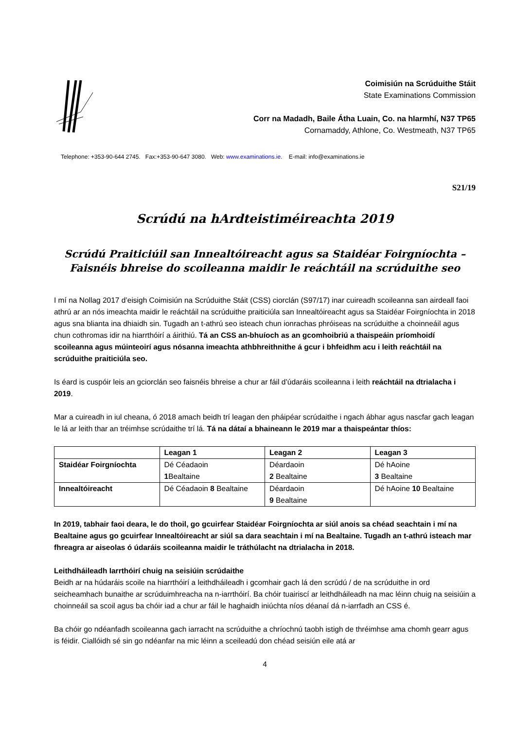Coimisiún na Scrúduithe Stáit
State Examinations Commission
Corr na Madadh, Baile Átha Luain, Co. na hIarmhí, N37 TP65
Cornamaddy, Athlone, Co. Westmeath, N37 TP65
Telephone: +353-90-644 2745. Fax:+353-90-647 3080. Web: www.examinations.ie. E-mail: info@examinations.ie
S21/19
Scrúdú na hArdteistiméireachta 2019
Scrúdú Praiticiúil san Innealtóireacht agus sa Staidéar Foirgníochta –
Faisnéis bhreise do scoileanna maidir le reáchtáil na scrúduithe seo
I mí na Nollag 2017 d’eisigh Coimisiún na Scrúduithe Stáit (CSS) ciorclán (S97/17) inar cuireadh scoileanna san airdeall faoi athrú ar an nós imeachta maidir le reáchtáil na scrúduithe praiticiúla san Innealtóireacht agus sa Staidéar Foirgníochta in 2018 agus sna blianta ina dhiaidh sin. Tugadh an t-athrú seo isteach chun ionrachas phróiseas na scrúduithe a choinneáil agus chun cothromas idir na hiarrthóirí a áirithiú. Tá an CSS an-bhuíoch as an gcomhoibriú a thaispeáin príomhoidí scoileanna agus múinteoirí agus nósanna imeachta athbhreithnithe á gcur i bhfeidhm acu i leith reáchtáil na scrúduithe praiticiúla seo.
Is éard is cuspóir leis an gciorclán seo faisnéis bhreise a chur ar fáil d’údaráis scoileanna i leith reáchtáil na dtrialacha i 2019.
Mar a cuireadh in iul cheana, ó 2018 amach beidh trí leagan den pháipéar scrúdaithe i ngach ábhar agus nascfar gach leagan le lá ar leith thar an tréimhse scrúdaithe trí lá. Tá na dátaí a bhaineann le 2019 mar a thaispeántar thíos:
| | Leagan 1 | Leagan 2 | Leagan 3 |
| --- | --- | --- | --- |
| Staidéar Foirgníochta | Dé Céadaoin 1 Bealtaine | Déardaoin 2 Bealtaine | Dé hAoine 3 Bealtaine |
| Innealtóireacht | Dé Céadaoin 8 Bealtaine | Déardaoin 9 Bealtaine | Dé hAoine 10 Bealtaine |
In 2019, tabhair faoi deara, le do thoil, go gcuirfear Staidéar Foirgníochta ar siúl anois sa chéad seachtain i mí na Bealtaine agus go gcuirfear Innealtóireacht ar siúl sa dara seachtain i mí na Bealtaine. Tugadh an t-athrú isteach mar fhreagra ar aiseolas ó údaráis scoileanna maidir le tráthúlacht na dtrialacha in 2018.
Leithdháileadh Iarrthóirí chuig na seisiúin scrúdaithe
Beidh ar na húdaráis scoile na hiarrthóirí a leithdháileadh i gcomhair gach lá den scrúdú / de na scrúduithe in ord seicheamhach bunaithe ar scrúduimhreacha na n-iarrthóirí. Ba chóir tuairiscí ar leithdháileadh na mac léinn chuig na seisiúin a choinneáil sa scoil agus ba chóir iad a chur ar fáil le haghaidh iniúchta níos déanaí dá n-iarrfadh an CSS é.
Ba chóir go ndéanfadh scoileanna gach iarracht na scrúduithe a chríochnú taobh istigh de thréimhse ama chomh gearr agus is féidir. Ciallóidh sé sin go ndéanfar na mic léinn a sceileadú don chéad seisiún eile atá ar
4